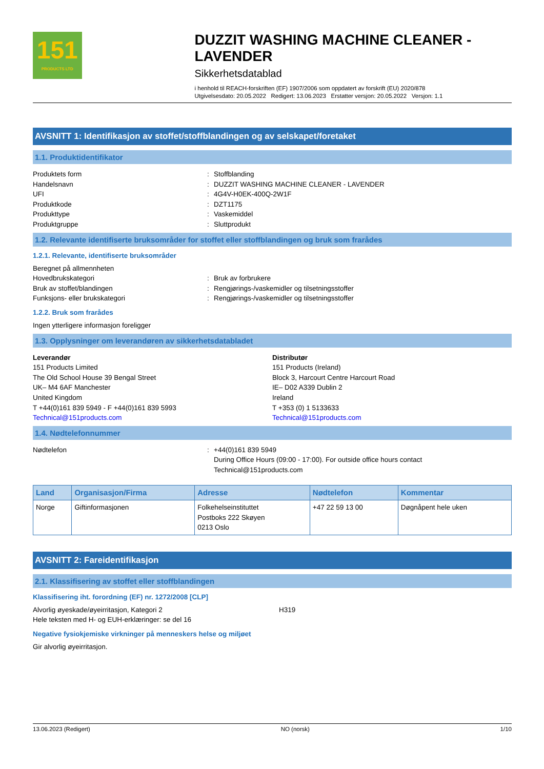151
PRODUCTS LTD
DUZZIT WASHING MACHINE CLEANER - LAVENDER
Sikkerhetsdatablad
i henhold til REACH-forskriften (EF) 1907/2006 som oppdatert av forskrift (EU) 2020/878
Utgivelsesdato: 20.05.2022 Redigert: 13.06.2023 Erstatter versjon: 20.05.2022 Versjon: 1.1
AVSNITT 1: Identifikasjon av stoffet/stoffblandingen og av selskapet/foretaket
1.1. Produktidentifikator
Produktets form : Stoffblanding
Handelsnavn : DUZZIT WASHING MACHINE CLEANER - LAVENDER
UFI : 4G4V-H0EK-400Q-2W1F
Produktkode : DZT1175
Produkttype : Vaskemiddel
Produktgruppe : Sluttprodukt
1.2. Relevante identifiserte bruksområder for stoffet eller stoffblandingen og bruk som frarådes
1.2.1. Relevante, identifiserte bruksområder
Beregnet på allmennheten
Hovedbrukskategori : Bruk av forbrukere
Bruk av stoffet/blandingen : Rengjørings-/vaskemidler og tilsetningsstoffer
Funksjons- eller brukskategori : Rengjørings-/vaskemidler og tilsetningsstoffer
1.2.2. Bruk som frarådes
Ingen ytterligere informasjon foreligger
1.3. Opplysninger om leverandøren av sikkerhetsdatabladet
Leverandør
151 Products Limited
The Old School House 39 Bengal Street
UK– M4 6AF Manchester
United Kingdom
T +44(0)161 839 5949 - F +44(0)161 839 5993
Technical@151products.com
Distributør
151 Products (Ireland)
Block 3, Harcourt Centre Harcourt Road
IE– D02 A339 Dublin 2
Ireland
T +353 (0) 1 5133633
Technical@151products.com
1.4. Nødtelefonnummer
Nødtelefon : +44(0)161 839 5949
During Office Hours (09:00 - 17:00). For outside office hours contact
Technical@151products.com
| Land | Organisasjon/Firma | Adresse | Nødtelefon | Kommentar |
| --- | --- | --- | --- | --- |
| Norge | Giftinformasjonen | Folkehelseinstituttet Postboks 222 Skøyen 0213 Oslo | +47 22 59 13 00 | Døgnåpent hele uken |
AVSNITT 2: Fareidentifikasjon
2.1. Klassifisering av stoffet eller stoffblandingen
Klassifisering iht. forordning (EF) nr. 1272/2008 [CLP]
Alvorlig øyeskade/øyeirritasjon, Kategori 2 H319
Hele teksten med H- og EUH-erklæringer: se del 16
Negative fysiokjemiske virkninger på menneskers helse og miljøet
Gir alvorlig øyeirritasjon.
13.06.2023 (Redigert) NO (norsk) 1/10